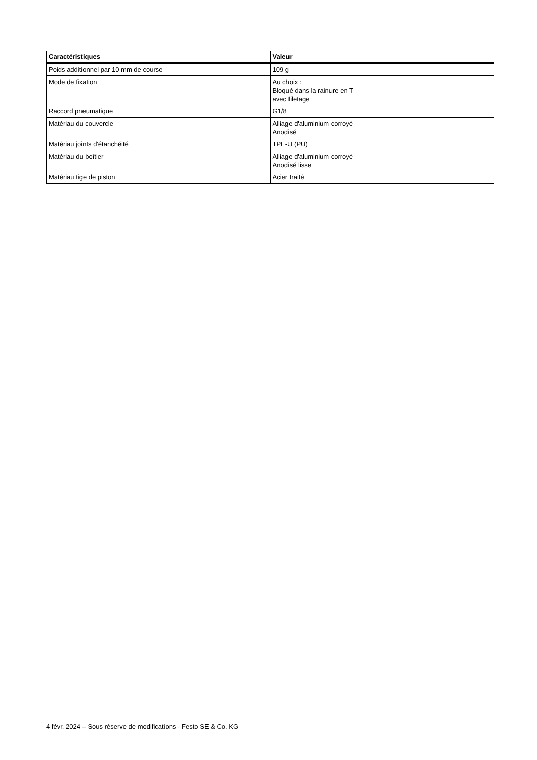| Caractéristiques | Valeur |
| --- | --- |
| Poids additionnel par 10 mm de course | 109 g |
| Mode de fixation | Au choix : Bloqué dans la rainure en T avec filetage |
| Raccord pneumatique | G1/8 |
| Matériau du couvercle | Alliage d'aluminium corroyé Anodisé |
| Matériau joints d'étanchéité | TPE-U (PU) |
| Matériau du boîtier | Alliage d'aluminium corroyé Anodisé lisse |
| Matériau tige de piston | Acier traité |
4 févr. 2024 – Sous réserve de modifications - Festo SE & Co. KG